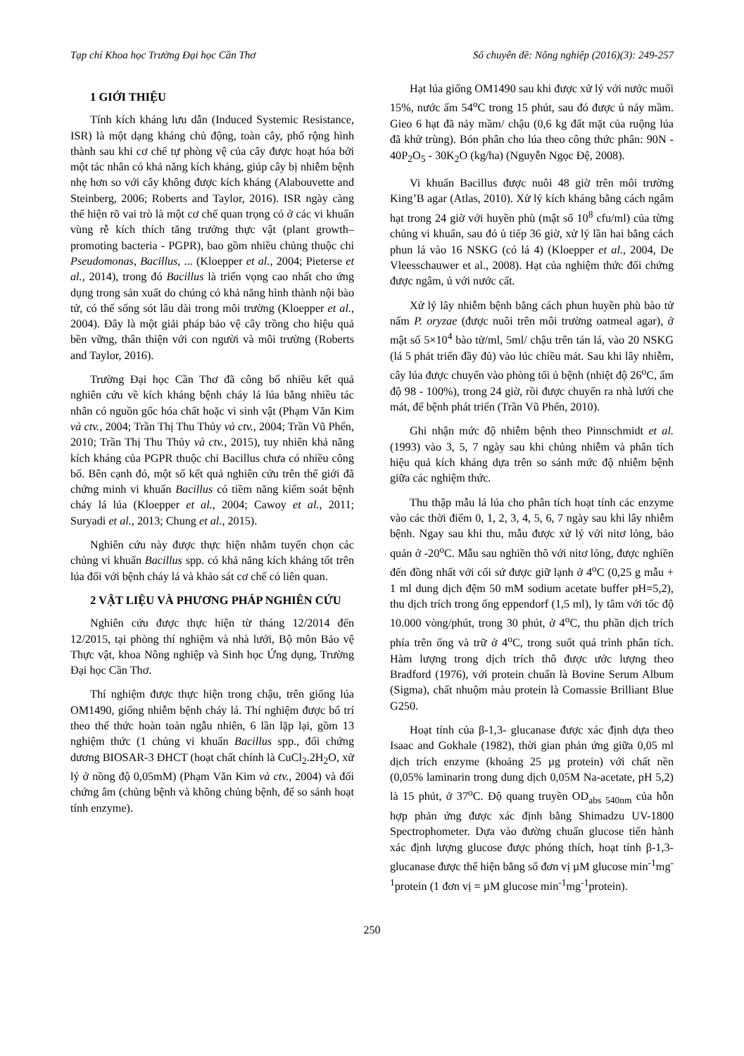Tạp chí Khoa học Trường Đại học Cần Thơ Số chuyên đề: Nông nghiệp (2016)(3): 249-257
1 GIỚI THIỆU
Tính kích kháng lưu dẫn (Induced Systemic Resistance, ISR) là một dạng kháng chủ động, toàn cây, phổ rộng hình thành sau khi cơ chế tự phòng vệ của cây được hoạt hóa bởi một tác nhân có khả năng kích kháng, giúp cây bị nhiễm bệnh nhẹ hơn so với cây không được kích kháng (Alabouvette and Steinberg, 2006; Roberts and Taylor, 2016). ISR ngày càng thể hiện rõ vai trò là một cơ chế quan trọng có ở các vi khuẩn vùng rễ kích thích tăng trưởng thực vật (plant growth–promoting bacteria - PGPR), bao gồm nhiều chủng thuộc chi Pseudomonas, Bacillus, ... (Kloepper et al., 2004; Pieterse et al., 2014), trong đó Bacillus là triển vọng cao nhất cho ứng dụng trong sản xuất do chúng có khả năng hình thành nội bào tử, có thể sống sót lâu dài trong môi trường (Kloepper et al., 2004). Đây là một giải pháp bảo vệ cây trồng cho hiệu quả bền vững, thân thiện với con người và môi trường (Roberts and Taylor, 2016).
Trường Đại học Cần Thơ đã công bố nhiều kết quả nghiên cứu về kích kháng bệnh cháy lá lúa bằng nhiều tác nhân có nguồn gốc hóa chất hoặc vi sinh vật (Phạm Văn Kim và ctv., 2004; Trần Thị Thu Thủy và ctv., 2004; Trần Vũ Phến, 2010; Trần Thị Thu Thủy và ctv., 2015), tuy nhiên khả năng kích kháng của PGPR thuộc chi Bacillus chưa có nhiều công bố. Bên cạnh đó, một số kết quả nghiên cứu trên thế giới đã chứng minh vi khuẩn Bacillus có tiềm năng kiểm soát bệnh cháy lá lúa (Kloepper et al., 2004; Cawoy et al., 2011; Suryadi et al., 2013; Chung et al., 2015).
Nghiên cứu này được thực hiện nhằm tuyển chọn các chủng vi khuẩn Bacillus spp. có khả năng kích kháng tốt trên lúa đối với bệnh cháy lá và khảo sát cơ chế có liên quan.
2 VẬT LIỆU VÀ PHƯƠNG PHÁP NGHIÊN CỨU
Nghiên cứu được thực hiện từ tháng 12/2014 đến 12/2015, tại phòng thí nghiệm và nhà lưới, Bộ môn Bảo vệ Thực vật, khoa Nông nghiệp và Sinh học Ứng dụng, Trường Đại học Cần Thơ.
Thí nghiệm được thực hiện trong chậu, trên giống lúa OM1490, giống nhiễm bệnh cháy lá. Thí nghiệm được bố trí theo thể thức hoàn toàn ngẫu nhiên, 6 lần lặp lại, gồm 13 nghiệm thức (1 chủng vi khuẩn Bacillus spp., đối chứng dương BIOSAR-3 ĐHCT (hoạt chất chính là CuCl<sub>2</sub>.2H<sub>2</sub>O, xử lý ở nồng độ 0,05mM) (Phạm Văn Kim và ctv., 2004) và đối chứng âm (chủng bệnh và không chủng bệnh, để so sánh hoạt tính enzyme).
Hạt lúa giống OM1490 sau khi được xử lý với nước muối 15%, nước ấm 54<sup>o</sup>C trong 15 phút, sau đó được ủ nảy mầm. Gieo 6 hạt đã nảy mầm/ chậu (0,6 kg đất mặt của ruộng lúa đã khử trùng). Bón phân cho lúa theo công thức phân: 90N - 40P<sub>2</sub>O<sub>5</sub> - 30K<sub>2</sub>O (kg/ha) (Nguyễn Ngọc Đệ, 2008).
Vi khuẩn Bacillus được nuôi 48 giờ trên môi trường King’B agar (Atlas, 2010). Xử lý kích kháng bằng cách ngâm hạt trong 24 giờ với huyền phù (mật số 10<sup>8</sup> cfu/ml) của từng chủng vi khuẩn, sau đó ủ tiếp 36 giờ, xử lý lần hai bằng cách phun lá vào 16 NSKG (có lá 4) (Kloepper et al., 2004, De Vleesschauwer et al., 2008). Hạt của nghiệm thức đối chứng được ngâm, ủ với nước cất.
Xử lý lây nhiễm bệnh bằng cách phun huyền phù bào tử nấm P. oryzae (được nuôi trên môi trường oatmeal agar), ở mật số 5×10<sup>4</sup> bào tử/ml, 5ml/ chậu trên tán lá, vào 20 NSKG (lá 5 phát triển đầy đủ) vào lúc chiều mát. Sau khi lây nhiễm, cây lúa được chuyển vào phòng tối ủ bệnh (nhiệt độ 26<sup>o</sup>C, ẩm độ 98 - 100%), trong 24 giờ, rồi được chuyển ra nhà lưới che mát, để bệnh phát triển (Trần Vũ Phến, 2010).
Ghi nhận mức độ nhiễm bệnh theo Pinnschmidt et al. (1993) vào 3, 5, 7 ngày sau khi chủng nhiễm và phân tích hiệu quả kích kháng dựa trên so sánh mức độ nhiễm bệnh giữa các nghiệm thức.
Thu thập mẫu lá lúa cho phân tích hoạt tính các enzyme vào các thời điểm 0, 1, 2, 3, 4, 5, 6, 7 ngày sau khi lây nhiễm bệnh. Ngay sau khi thu, mẫu được xử lý với nitơ lỏng, bảo quản ở -20<sup>o</sup>C. Mẫu sau nghiền thô với nitơ lỏng, được nghiền đến đồng nhất với cối sứ được giữ lạnh ở 4<sup>o</sup>C (0,25 g mẫu + 1 ml dung dịch đệm 50 mM sodium acetate buffer pH=5,2), thu dịch trích trong ống eppendorf (1,5 ml), ly tâm với tốc độ 10.000 vòng/phút, trong 30 phút, ở 4<sup>o</sup>C, thu phần dịch trích phía trên ống và trữ ở 4<sup>o</sup>C, trong suốt quá trình phân tích. Hàm lượng trong dịch trích thô được ước lượng theo Bradford (1976), với protein chuẩn là Bovine Serum Album (Sigma), chất nhuộm màu protein là Comassie Brilliant Blue G250.
Hoạt tính của β-1,3- glucanase được xác định dựa theo Isaac and Gokhale (1982), thời gian phản ứng giữa 0,05 ml dịch trích enzyme (khoảng 25 µg protein) với chất nền (0,05% laminarin trong dung dịch 0,05M Na-acetate, pH 5,2) là 15 phút, ở 37<sup>o</sup>C. Độ quang truyền OD<sub>abs 540nm</sub> của hỗn hợp phản ứng được xác định bằng Shimadzu UV-1800 Spectrophometer. Dựa vào đường chuẩn glucose tiến hành xác định lượng glucose được phóng thích, hoạt tính β-1,3- glucanase được thể hiện bằng số đơn vị µM glucose min<sup>-1</sup>mg<sup>-1</sup>protein (1 đơn vị = µM glucose min<sup>-1</sup>mg<sup>-1</sup>protein).
250